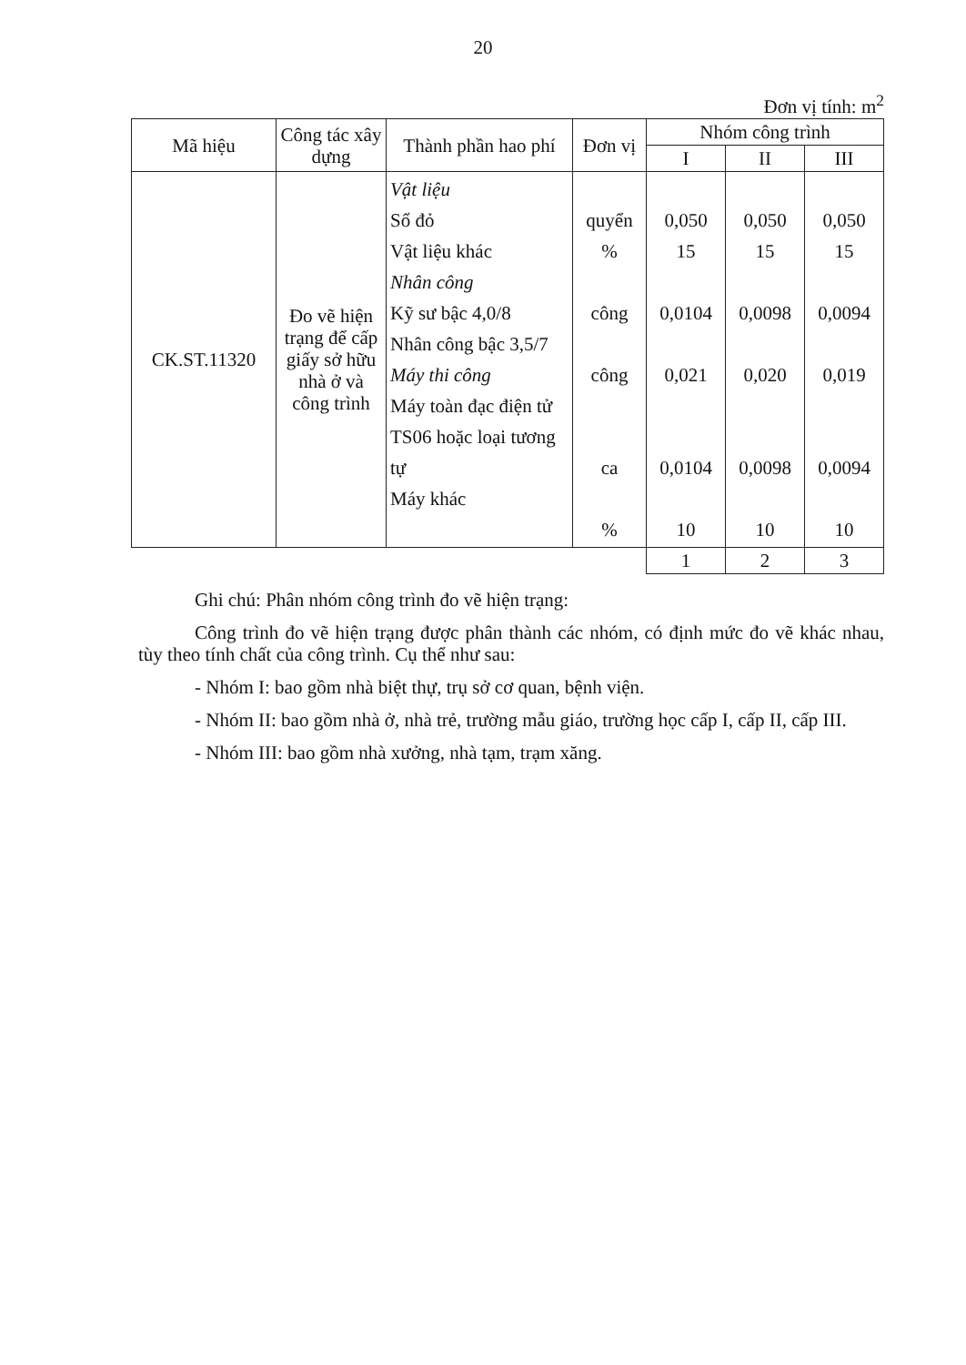20
Đơn vị tính: m<sup>2</sup>
| Mã hiệu | Công tác xây dựng | Thành phần hao phí | Đơn vị | Nhóm công trình | | |
| --- | --- | --- | --- | --- | --- | --- |
| | | | | I | II | III |
| CK.ST.11320 | Đo vẽ hiện trạng để cấp giấy sở hữu nhà ở và công trình | Vật liệu Sổ đỏ Vật liệu khác Nhân công Kỹ sư bậc 4,0/8 Nhân công bậc 3,5/7 Máy thi công Máy toàn đạc điện tử TS06 hoặc loại tương tự Máy khác | quyển % công công ca % | 0,050 15 0,0104 0,021 0,0104 10 | 0,050 15 0,0098 0,020 0,0098 10 | 0,050 15 0,0094 0,019 0,0094 10 |
| | | | | 1 | 2 | 3 |
Ghi chú: Phân nhóm công trình đo vẽ hiện trạng:
Công trình đo vẽ hiện trạng được phân thành các nhóm, có định mức đo vẽ khác nhau, tùy theo tính chất của công trình. Cụ thể như sau:
- Nhóm I: bao gồm nhà biệt thự, trụ sở cơ quan, bệnh viện.
- Nhóm II: bao gồm nhà ở, nhà trẻ, trường mẫu giáo, trường học cấp I, cấp II, cấp III.
- Nhóm III: bao gồm nhà xưởng, nhà tạm, trạm xăng.